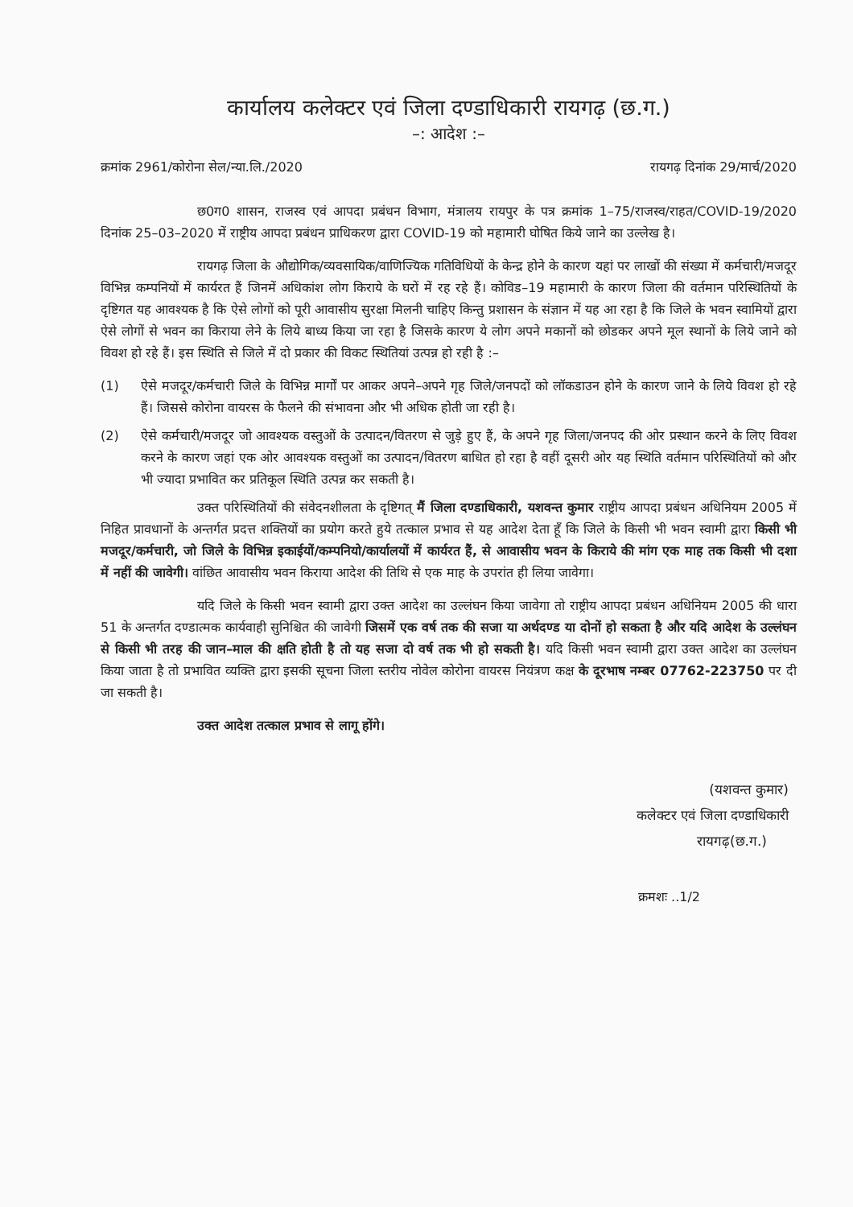कार्यालय कलेक्टर एवं जिला दण्डाधिकारी रायगढ़ (छ.ग.)
–: आदेश :–
क्रमांक 2961/कोरोना सेल/न्या.लि./2020 रायगढ़ दिनांक 29/मार्च/2020
छ0ग0 शासन, राजस्व एवं आपदा प्रबंधन विभाग, मंत्रालय रायपुर के पत्र क्रमांक 1–75/राजस्व/राहत/COVID-19/2020 दिनांक 25–03–2020 में राष्ट्रीय आपदा प्रबंधन प्राधिकरण द्वारा COVID-19 को महामारी घोषित किये जाने का उल्लेख है।
रायगढ़ जिला के औद्योगिक/व्यवसायिक/वाणिज्यिक गतिविधियों के केन्द्र होने के कारण यहां पर लाखों की संख्या में कर्मचारी/मजदूर विभिन्न कम्पनियों में कार्यरत हैं जिनमें अधिकांश लोग किराये के घरों में रह रहे हैं। कोविड–19 महामारी के कारण जिला की वर्तमान परिस्थितियों के दृष्टिगत यह आवश्यक है कि ऐसे लोगों को पूरी आवासीय सुरक्षा मिलनी चाहिए किन्तु प्रशासन के संज्ञान में यह आ रहा है कि जिले के भवन स्वामियों द्वारा ऐसे लोगों से भवन का किराया लेने के लिये बाध्य किया जा रहा है जिसके कारण ये लोग अपने मकानों को छोडकर अपने मूल स्थानों के लिये जाने को विवश हो रहे हैं। इस स्थिति से जिले में दो प्रकार की विकट स्थितियां उत्पन्न हो रही है :–
(1) ऐसे मजदूर/कर्मचारी जिले के विभिन्न मार्गों पर आकर अपने–अपने गृह जिले/जनपदों को लॉकडाउन होने के कारण जाने के लिये विवश हो रहे हैं। जिससे कोरोना वायरस के फैलने की संभावना और भी अधिक होती जा रही है।
(2) ऐसे कर्मचारी/मजदूर जो आवश्यक वस्तुओं के उत्पादन/वितरण से जुड़े हुए हैं, के अपने गृह जिला/जनपद की ओर प्रस्थान करने के लिए विवश करने के कारण जहां एक ओर आवश्यक वस्तुओं का उत्पादन/वितरण बाधित हो रहा है वहीं दूसरी ओर यह स्थिति वर्तमान परिस्थितियों को और भी ज्यादा प्रभावित कर प्रतिकूल स्थिति उत्पन्न कर सकती है।
उक्त परिस्थितियों की संवेदनशीलता के दृष्टिगत् मैं जिला दण्डाधिकारी, यशवन्त कुमार राष्ट्रीय आपदा प्रबंधन अधिनियम 2005 में निहित प्रावधानों के अन्तर्गत प्रदत्त शक्तियों का प्रयोग करते हुये तत्काल प्रभाव से यह आदेश देता हूँ कि जिले के किसी भी भवन स्वामी द्वारा किसी भी मजदूर/कर्मचारी, जो जिले के विभिन्न इकाईयों/कम्पनियो/कार्यालयों में कार्यरत हैं, से आवासीय भवन के किराये की मांग एक माह तक किसी भी दशा में नहीं की जावेगी। वांछित आवासीय भवन किराया आदेश की तिथि से एक माह के उपरांत ही लिया जावेगा।
यदि जिले के किसी भवन स्वामी द्वारा उक्त आदेश का उल्लंघन किया जावेगा तो राष्ट्रीय आपदा प्रबंधन अधिनियम 2005 की धारा 51 के अन्तर्गत दण्डात्मक कार्यवाही सुनिश्चित की जावेगी जिसमें एक वर्ष तक की सजा या अर्थदण्ड या दोनों हो सकता है और यदि आदेश के उल्लंघन से किसी भी तरह की जान–माल की क्षति होती है तो यह सजा दो वर्ष तक भी हो सकती है। यदि किसी भवन स्वामी द्वारा उक्त आदेश का उल्लंघन किया जाता है तो प्रभावित व्यक्ति द्वारा इसकी सूचना जिला स्तरीय नोवेल कोरोना वायरस नियंत्रण कक्ष के दूरभाष नम्बर 07762-223750 पर दी जा सकती है।
उक्त आदेश तत्काल प्रभाव से लागू होंगे।
(यशवन्त कुमार)
कलेक्टर एवं जिला दण्डाधिकारी
रायगढ़(छ.ग.)
क्रमशः ..1/2